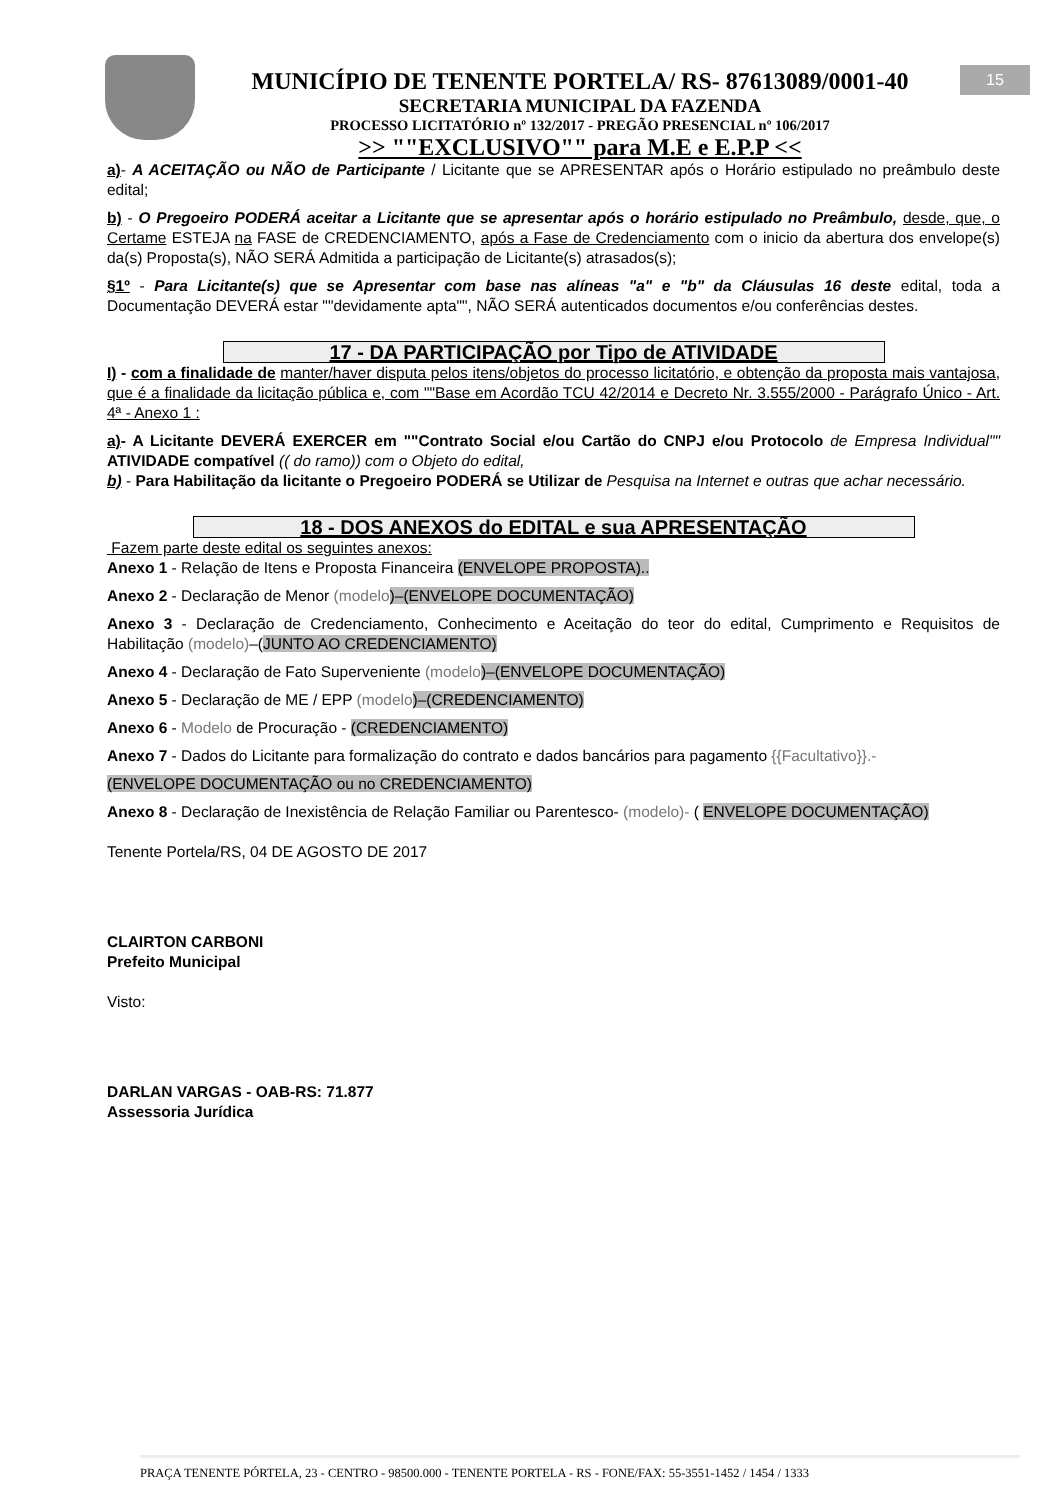15
MUNICÍPIO DE TENENTE PORTELA/ RS- 87613089/0001-40
SECRETARIA MUNICIPAL DA FAZENDA
PROCESSO LICITATÓRIO nº 132/2017 - PREGÃO PRESENCIAL nº 106/2017
>> ""EXCLUSIVO"" para M.E e E.P.P <<
a)- A ACEITAÇÃO ou NÃO de Participante / Licitante que se APRESENTAR após o Horário estipulado no preâmbulo deste edital;
b) - O Pregoeiro PODERÁ aceitar a Licitante que se apresentar após o horário estipulado no Preâmbulo, desde, que, o Certame ESTEJA na FASE de CREDENCIAMENTO, após a Fase de Credenciamento com o inicio da abertura dos envelope(s) da(s) Proposta(s), NÃO SERÁ Admitida a participação de Licitante(s) atrasados(s);
§1º - Para Licitante(s) que se Apresentar com base nas alíneas "a" e "b" da Cláusulas 16 deste edital, toda a Documentação DEVERÁ estar ""devidamente apta"", NÃO SERÁ autenticados documentos e/ou conferências destes.
17 - DA PARTICIPAÇÃO por Tipo de ATIVIDADE
I) - com a finalidade de manter/haver disputa pelos itens/objetos do processo licitatório, e obtenção da proposta mais vantajosa, que é a finalidade da licitação pública e, com ""Base em Acordão TCU 42/2014 e Decreto Nr. 3.555/2000 - Parágrafo Único - Art. 4ª - Anexo 1 :
a)- A Licitante DEVERÁ EXERCER em ""Contrato Social e/ou Cartão do CNPJ e/ou Protocolo de Empresa Individual"" ATIVIDADE compatível (( do ramo)) com o Objeto do edital,
b) - Para Habilitação da licitante o Pregoeiro PODERÁ se Utilizar de Pesquisa na Internet e outras que achar necessário.
18 - DOS ANEXOS do EDITAL e sua APRESENTAÇÃO
Fazem parte deste edital os seguintes anexos:
Anexo 1 - Relação de Itens e Proposta Financeira (ENVELOPE PROPOSTA)..
Anexo 2 - Declaração de Menor (modelo)–(ENVELOPE DOCUMENTAÇÃO)
Anexo 3 - Declaração de Credenciamento, Conhecimento e Aceitação do teor do edital, Cumprimento e Requisitos de Habilitação (modelo)–(JUNTO AO CREDENCIAMENTO)
Anexo 4 - Declaração de Fato Superveniente (modelo)–(ENVELOPE DOCUMENTAÇÃO)
Anexo 5 - Declaração de ME / EPP (modelo)–(CREDENCIAMENTO)
Anexo 6 - Modelo de Procuração - (CREDENCIAMENTO)
Anexo 7 - Dados do Licitante para formalização do contrato e dados bancários para pagamento {{Facultativo}}.-
(ENVELOPE DOCUMENTAÇÃO ou no CREDENCIAMENTO)
Anexo 8 - Declaração de Inexistência de Relação Familiar ou Parentesco- (modelo)- ( ENVELOPE DOCUMENTAÇÃO)
Tenente Portela/RS, 04 DE AGOSTO DE 2017
CLAIRTON CARBONI
Prefeito Municipal
Visto:
DARLAN VARGAS - OAB-RS: 71.877
Assessoria Jurídica
PRAÇA TENENTE PÓRTELA, 23 - CENTRO - 98500.000 - TENENTE PORTELA - RS - FONE/FAX: 55-3551-1452 / 1454 / 1333